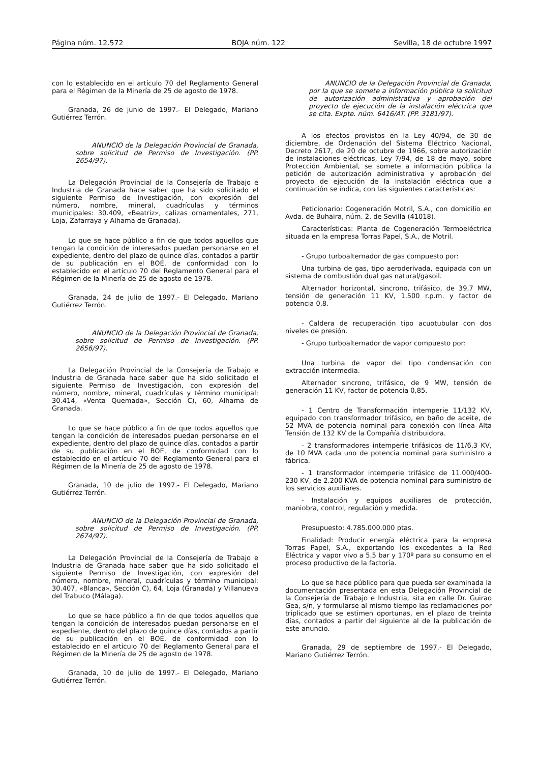Página núm. 12.572 BOJA núm. 122 Sevilla, 18 de octubre 1997
con lo establecido en el artículo 70 del Reglamento General para el Régimen de la Minería de 25 de agosto de 1978.
Granada, 26 de junio de 1997.- El Delegado, Mariano Gutiérrez Terrón.
ANUNCIO de la Delegación Provincial de Granada, sobre solicitud de Permiso de Investigación. (PP. 2654/97).
La Delegación Provincial de la Consejería de Trabajo e Industria de Granada hace saber que ha sido solicitado el siguiente Permiso de Investigación, con expresión del número, nombre, mineral, cuadrículas y términos municipales: 30.409, «Beatriz», calizas ornamentales, 271, Loja, Zafarraya y Alhama de Granada).
Lo que se hace público a fin de que todos aquellos que tengan la condición de interesados puedan personarse en el expediente, dentro del plazo de quince días, contados a partir de su publicación en el BOE, de conformidad con lo establecido en el artículo 70 del Reglamento General para el Régimen de la Minería de 25 de agosto de 1978.
Granada, 24 de julio de 1997.- El Delegado, Mariano Gutiérrez Terrón.
ANUNCIO de la Delegación Provincial de Granada, sobre solicitud de Permiso de Investigación. (PP. 2656/97).
La Delegación Provincial de la Consejería de Trabajo e Industria de Granada hace saber que ha sido solicitado el siguiente Permiso de Investigación, con expresión del número, nombre, mineral, cuadrículas y término municipal: 30.414, «Venta Quemada», Sección C), 60, Alhama de Granada.
Lo que se hace público a fin de que todos aquellos que tengan la condición de interesados puedan personarse en el expediente, dentro del plazo de quince días, contados a partir de su publicación en el BOE, de conformidad con lo establecido en el artículo 70 del Reglamento General para el Régimen de la Minería de 25 de agosto de 1978.
Granada, 10 de julio de 1997.- El Delegado, Mariano Gutiérrez Terrón.
ANUNCIO de la Delegación Provincial de Granada, sobre solicitud de Permiso de Investigación. (PP. 2674/97).
La Delegación Provincial de la Consejería de Trabajo e Industria de Granada hace saber que ha sido solicitado el siguiente Permiso de Investigación, con expresión del número, nombre, mineral, cuadrículas y término municipal: 30.407, «Blanca», Sección C), 64, Loja (Granada) y Villanueva del Trabuco (Málaga).
Lo que se hace público a fin de que todos aquellos que tengan la condición de interesados puedan personarse en el expediente, dentro del plazo de quince días, contados a partir de su publicación en el BOE, de conformidad con lo establecido en el artículo 70 del Reglamento General para el Régimen de la Minería de 25 de agosto de 1978.
Granada, 10 de julio de 1997.- El Delegado, Mariano Gutiérrez Terrón.
ANUNCIO de la Delegación Provincial de Granada, por la que se somete a información pública la solicitud de autorización administrativa y aprobación del proyecto de ejecución de la instalación eléctrica que se cita. Expte. núm. 6416/AT. (PP. 3181/97).
A los efectos provistos en la Ley 40/94, de 30 de diciembre, de Ordenación del Sistema Eléctrico Nacional, Decreto 2617, de 20 de octubre de 1966, sobre autorización de instalaciones eléctricas, Ley 7/94, de 18 de mayo, sobre Protección Ambiental, se somete a información pública la petición de autorización administrativa y aprobación del proyecto de ejecución de la instalación eléctrica que a continuación se indica, con las siguientes características:
Peticionario: Cogeneración Motril, S.A., con domicilio en Avda. de Buhaira, núm. 2, de Sevilla (41018).
Características: Planta de Cogeneración Termoeléctrica situada en la empresa Torras Papel, S.A., de Motril.
- Grupo turboalternador de gas compuesto por:
Una turbina de gas, tipo aeroderivada, equipada con un sistema de combustión dual gas natural/gasoil.
Alternador horizontal, sincrono, trifásico, de 39,7 MW, tensión de generación 11 KV, 1.500 r.p.m. y factor de potencia 0,8.
- Caldera de recuperación tipo acuotubular con dos niveles de presión.
- Grupo turboalternador de vapor compuesto por:
Una turbina de vapor del tipo condensación con extracción intermedia.
Alternador sincrono, trifásico, de 9 MW, tensión de generación 11 KV, factor de potencia 0,85.
- 1 Centro de Transformación intemperie 11/132 KV, equipado con transformador trifásico, en baño de aceite, de 52 MVA de potencia nominal para conexión con línea Alta Tensión de 132 KV de la Compañía distribuidora.
- 2 transformadores intemperie trifásicos de 11/6,3 KV, de 10 MVA cada uno de potencia nominal para suministro a fábrica.
- 1 transformador intemperie trifásico de 11.000/400-230 KV, de 2.200 KVA de potencia nominal para suministro de los servicios auxiliares.
- Instalación y equipos auxiliares de protección, maniobra, control, regulación y medida.
Presupuesto: 4.785.000.000 ptas.
Finalidad: Producir energía eléctrica para la empresa Torras Papel, S.A., exportando los excedentes a la Red Eléctrica y vapor vivo a 5,5 bar y 170º para su consumo en el proceso productivo de la factoría.
Lo que se hace público para que pueda ser examinada la documentación presentada en esta Delegación Provincial de la Consejería de Trabajo e Industria, sita en calle Dr. Guirao Gea, s/n, y formularse al mismo tiempo las reclamaciones por triplicado que se estimen oportunas, en el plazo de treinta días, contados a partir del siguiente al de la publicación de este anuncio.
Granada, 29 de septiembre de 1997.- El Delegado, Mariano Gutiérrez Terrón.